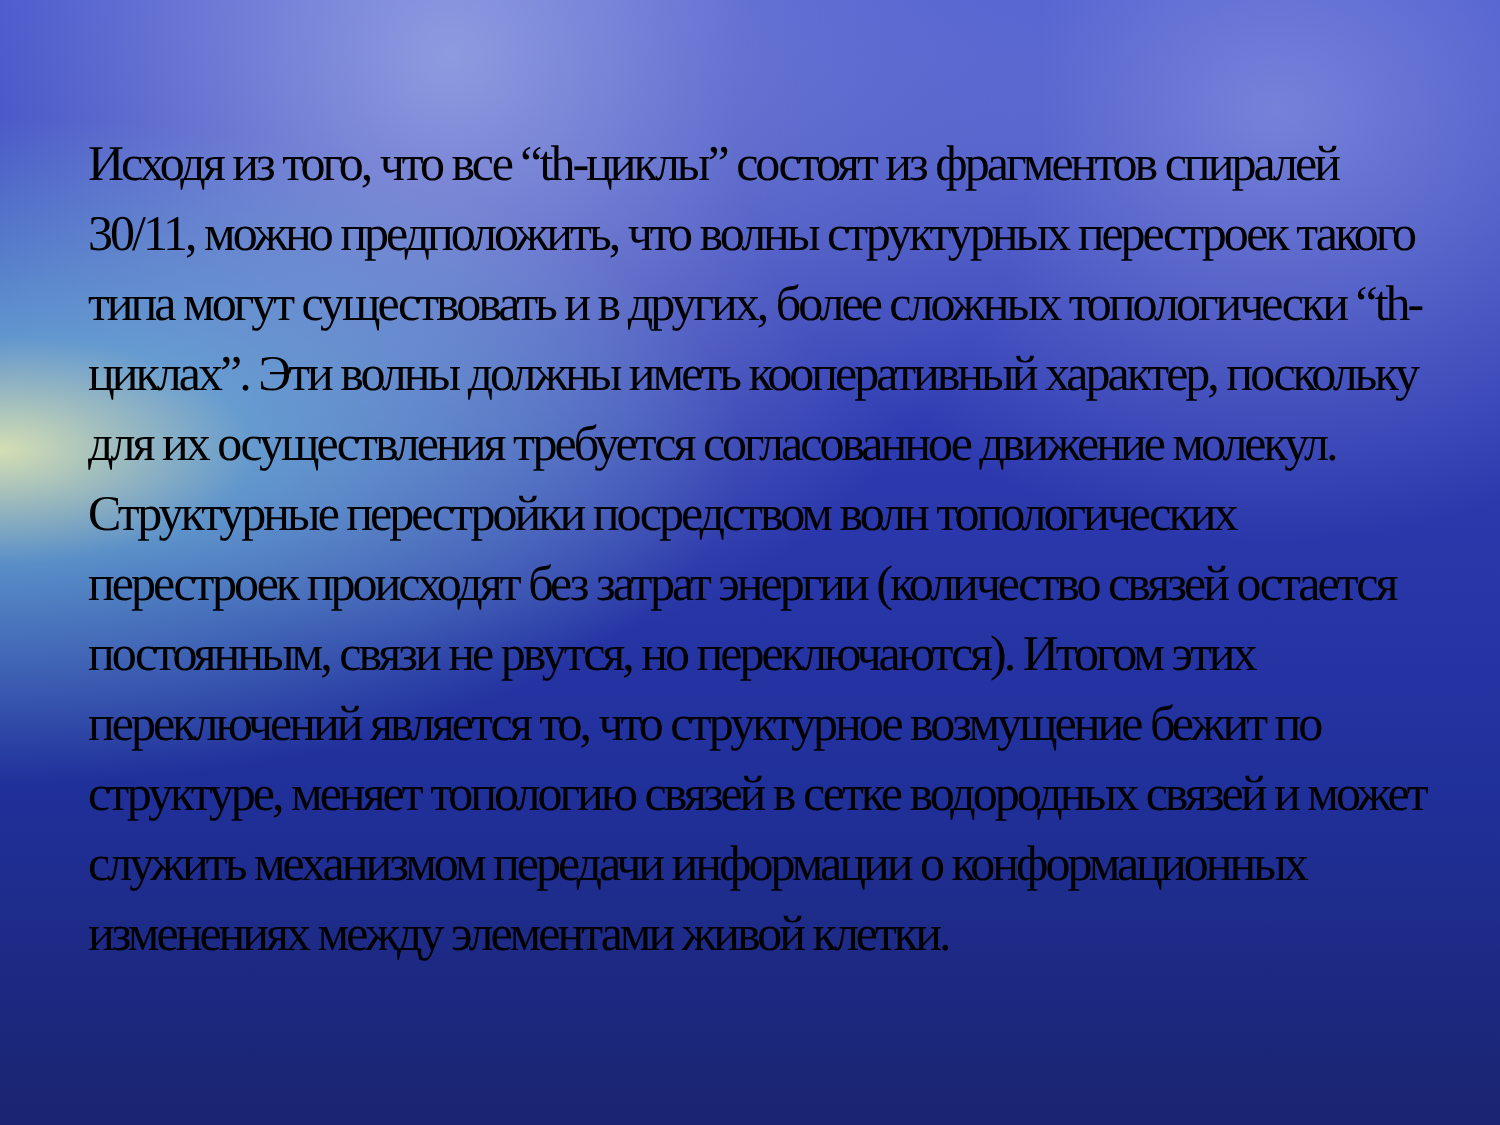Исходя из того, что все “th-циклы” состоят из фрагментов спиралей 30/11, можно предположить, что волны структурных перестроек такого типа могут существовать и в других, более сложных топологически “th-циклах”. Эти волны должны иметь кооперативный характер, поскольку для их осуществления требуется согласованное движение молекул. Структурные перестройки посредством волн топологических перестроек происходят без затрат энергии (количество связей остается постоянным, связи не рвутся, но переключаются). Итогом этих переключений является то, что структурное возмущение бежит по структуре, меняет топологию связей в сетке водородных связей и может служить механизмом передачи информации о конформационных изменениях между элементами живой клетки.